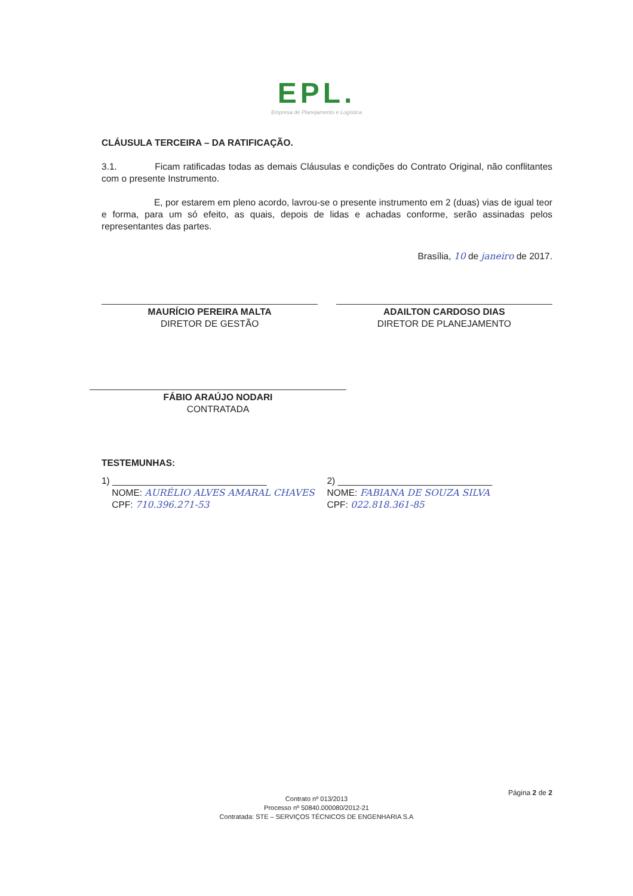EPL.
Empresa de Planejamento e Logística
CLÁUSULA TERCEIRA – DA RATIFICAÇÃO.
3.1. Ficam ratificadas todas as demais Cláusulas e condições do Contrato Original, não conflitantes com o presente Instrumento.
E, por estarem em pleno acordo, lavrou-se o presente instrumento em 2 (duas) vias de igual teor e forma, para um só efeito, as quais, depois de lidas e achadas conforme, serão assinadas pelos representantes das partes.
Brasília, 10 de janeiro de 2017.
MAURÍCIO PEREIRA MALTA
DIRETOR DE GESTÃO
ADAILTON CARDOSO DIAS
DIRETOR DE PLANEJAMENTO
FÁBIO ARAÚJO NODARI
CONTRATADA
TESTEMUNHAS:
1) ______________________________
NOME: AURÉLIO ALVES AMARAL CHAVES
CPF: 710.396.271-53
2) ______________________________
NOME: FABIANA DE SOUZA SILVA
CPF: 022.818.361-85
Página 2 de 2
Contrato nº 013/2013
Processo nº 50840.000080/2012-21
Contratada: STE – SERVIÇOS TÉCNICOS DE ENGENHARIA S.A